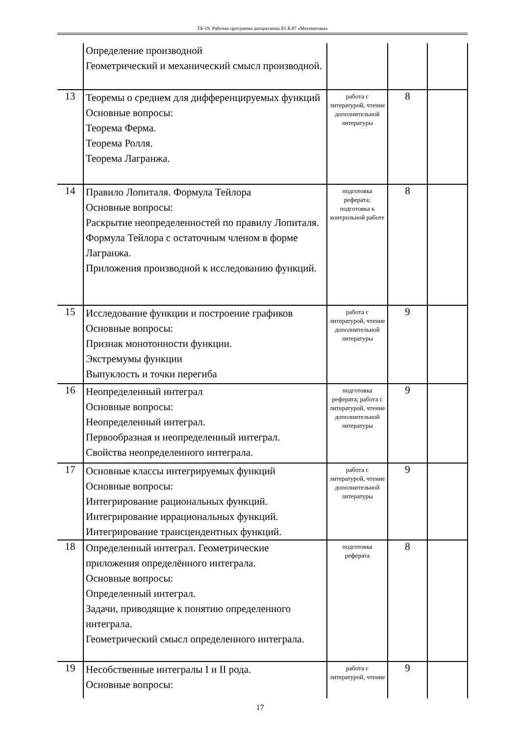ТБ-19: Рабочая программа дисциплины Б1.Б.07 «Математика»
| | Определение производной Геометрический и механический смысл производной. | | | |
| 13 | Теоремы о среднем для дифференцируемых функций Основные вопросы: Теорема Ферма. Теорема Ролля. Теорема Лагранжа. | работа с литературой, чтение дополнительной литературы | 8 | |
| 14 | Правило Лопиталя. Формула Тейлора Основные вопросы: Раскрытие неопределенностей по правилу Лопиталя. Формула Тейлора с остаточным членом в форме Лагранжа. Приложения производной к исследованию функций. | подготовка реферата; подготовка к контрольной работе | 8 | |
| 15 | Исследование функции и построение графиков Основные вопросы: Признак монотонности функции. Экстремумы функции Выпуклость и точки перегиба | работа с литературой, чтение дополнительной литературы | 9 | |
| 16 | Неопределенный интеграл Основные вопросы: Неопределенный интеграл. Первообразная и неопределенный интеграл. Свойства неопределенного интеграла. | подготовка реферата; работа с литературой, чтение дополнительной литературы | 9 | |
| 17 | Основные классы интегрируемых функций Основные вопросы: Интегрирование рациональных функций. Интегрирование иррациональных функций. Интегрирование трансцендентных функций. | работа с литературой, чтение дополнительной литературы | 9 | |
| 18 | Определенный интеграл. Геометрические приложения определённого интеграла. Основные вопросы: Определенный интеграл. Задачи, приводящие к понятию определенного интеграла. Геометрический смысл определенного интеграла. | подготовка реферата | 8 | |
| 19 | Несобственные интегралы I и II рода. Основные вопросы: | работа с литературой, чтение | 9 | |
17